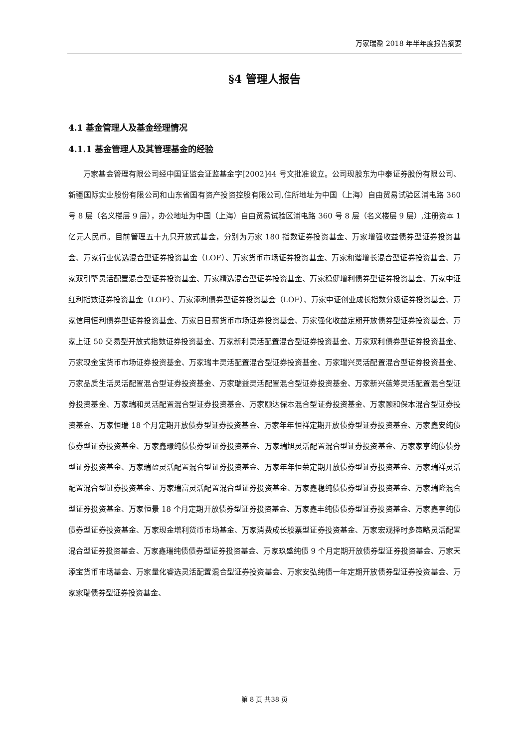万家瑞盈 2018 年半年度报告摘要
§4 管理人报告
4.1 基金管理人及基金经理情况
4.1.1 基金管理人及其管理基金的经验
万家基金管理有限公司经中国证监会证监基金字[2002]44 号文批准设立。公司现股东为中泰证券股份有限公司、新疆国际实业股份有限公司和山东省国有资产投资控股有限公司,住所地址为中国（上海）自由贸易试验区浦电路 360 号 8 层（名义楼层 9 层），办公地址为中国（上海）自由贸易试验区浦电路 360 号 8 层（名义楼层 9 层）,注册资本 1 亿元人民币。目前管理五十九只开放式基金，分别为万家 180 指数证券投资基金、万家增强收益债券型证券投资基金、万家行业优选混合型证券投资基金（LOF）、万家货币市场证券投资基金、万家和谐增长混合型证券投资基金、万家双引擎灵活配置混合型证券投资基金、万家精选混合型证券投资基金、万家稳健增利债券型证券投资基金、万家中证红利指数证券投资基金（LOF）、万家添利债券型证券投资基金（LOF）、万家中证创业成长指数分级证券投资基金、万家信用恒利债券型证券投资基金、万家日日薪货币市场证券投资基金、万家强化收益定期开放债券型证券投资基金、万家上证 50 交易型开放式指数证券投资基金、万家新利灵活配置混合型证券投资基金、万家双利债券型证券投资基金、万家现金宝货币市场证券投资基金、万家瑞丰灵活配置混合型证券投资基金、万家瑞兴灵活配置混合型证券投资基金、万家品质生活灵活配置混合型证券投资基金、万家瑞益灵活配置混合型证券投资基金、万家新兴蓝筹灵活配置混合型证券投资基金、万家瑞和灵活配置混合型证券投资基金、万家颐达保本混合型证券投资基金、万家颐和保本混合型证券投资基金、万家恒瑞 18 个月定期开放债券型证券投资基金、万家年年恒祥定期开放债券型证券投资基金、万家鑫安纯债债券型证券投资基金、万家鑫璟纯债债券型证券投资基金、万家瑞旭灵活配置混合型证券投资基金、万家家享纯债债券型证券投资基金、万家瑞盈灵活配置混合型证券投资基金、万家年年恒荣定期开放债券型证券投资基金、万家瑞祥灵活配置混合型证券投资基金、万家瑞富灵活配置混合型证券投资基金、万家鑫稳纯债债券型证券投资基金、万家瑞隆混合型证券投资基金、万家恒景 18 个月定期开放债券型证券投资基金、万家鑫丰纯债债券型证券投资基金、万家鑫享纯债债券型证券投资基金、万家现金增利货币市场基金、万家消费成长股票型证券投资基金、万家宏观择时多策略灵活配置混合型证券投资基金、万家鑫瑞纯债债券型证券投资基金、万家玖盛纯债 9 个月定期开放债券型证券投资基金、万家天添宝货币市场基金、万家量化睿选灵活配置混合型证券投资基金、万家安弘纯债一年定期开放债券型证券投资基金、万家家瑞债券型证券投资基金、
第 8 页 共38 页